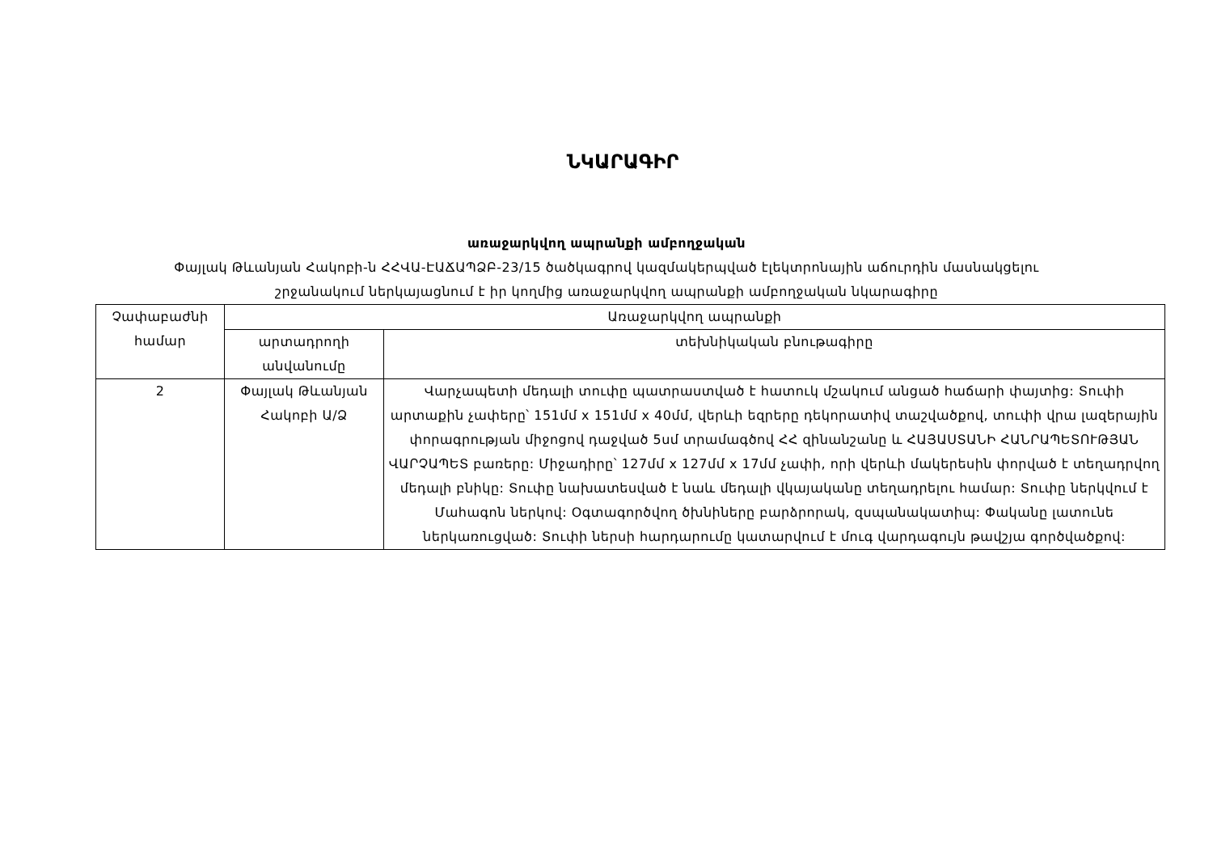ՆԿԱՐԱԳԻՐ
առաջարկվող ապրանքի ամբողջական
Փայլակ Թևանյան Հակոբի-ն ՀՀՎԱ-ԷԱՃԱՊՁԲ-23/15 ծածկագրով կազմակերպված էլեկտրոնային աճուրդին մասնակցելու
շրջանակում ներկայացնում է իր կողմից առաջարկվող ապրանքի ամբողջական նկարագիրը
| Չափաբաժնի համար | Առաջարկվող ապրանքի | |
| --- | --- | --- |
| | արտադրողի անվանումը | տեխնիկական բնութագիրը |
| 2 | Փայլակ Թևանյան Հակոբի Ա/Ձ | Վարչապետի մեդալի տուփը պատրաստված է հատուկ մշակում անցած հաճարի փայտից: Տուփի արտաքին չափերը՝ 151մմ x 151մմ x 40մմ, վերևի եզրերը դեկորատիվ տաշվածքով, տուփի վրա լազերային փորագրության միջոցով դաջված 5սմ տրամագծով ՀՀ զինանշանը և ՀԱՅԱՍՏԱՆԻ ՀԱՆՐԱՊԵՏՈՒԹՅԱՆ ՎԱՐՉԱՊԵՏ բառերը: Միջադիրը՝ 127մմ x 127մմ x 17մմ չափի, որի վերևի մակերեսին փորված է տեղադրվող մեդալի բնիկը: Տուփը նախատեսված է նաև մեդալի վկայականը տեղադրելու համար: Տուփը ներկվում է Մահագոն ներկով: Օգտագործվող ծխնիները բարձրորակ, զսպանակատիպ: Փականը լատունե ներկառուցված: Տուփի ներսի հարդարումը կատարվում է մուգ վարդագույն թավշյա գործվածքով: |